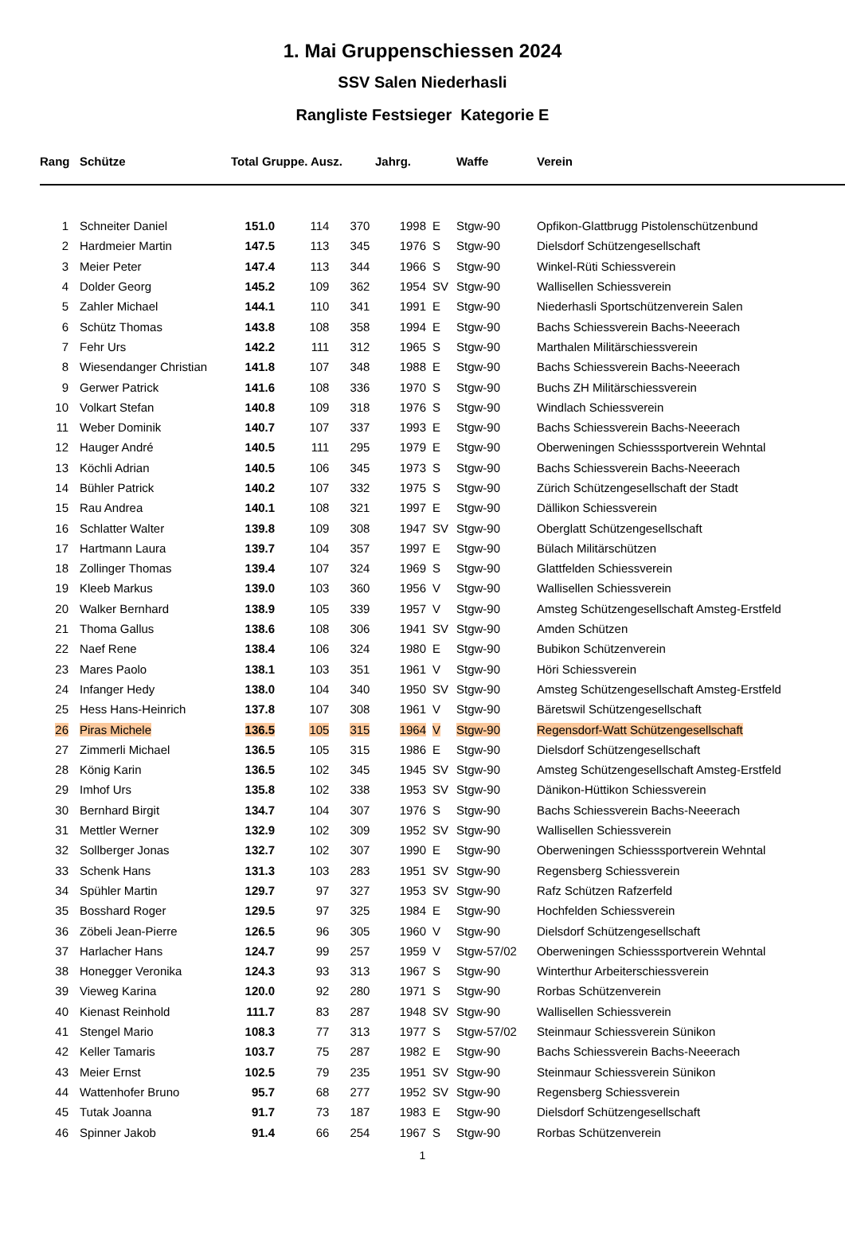1. Mai Gruppenschiessen 2024
SSV Salen Niederhasli
Rangliste Festsieger Kategorie E
| Rang | Schütze | Total Gruppe. Ausz. | | | Jahrg. | | Waffe | Verein |
| --- | --- | --- | --- | --- | --- | --- | --- | --- |
| 1 | Schneiter Daniel | 151.0 | 114 | 370 | 1998 | E | Stgw-90 | Opfikon-Glattbrugg Pistolenschützenbund |
| 2 | Hardmeier Martin | 147.5 | 113 | 345 | 1976 | S | Stgw-90 | Dielsdorf Schützengesellschaft |
| 3 | Meier Peter | 147.4 | 113 | 344 | 1966 | S | Stgw-90 | Winkel-Rüti Schiessverein |
| 4 | Dolder Georg | 145.2 | 109 | 362 | 1954 | SV | Stgw-90 | Wallisellen Schiessverein |
| 5 | Zahler Michael | 144.1 | 110 | 341 | 1991 | E | Stgw-90 | Niederhasli Sportschützenverein Salen |
| 6 | Schütz Thomas | 143.8 | 108 | 358 | 1994 | E | Stgw-90 | Bachs Schiessverein Bachs-Neeerach |
| 7 | Fehr Urs | 142.2 | 111 | 312 | 1965 | S | Stgw-90 | Marthalen Militärschiessverein |
| 8 | Wiesendanger Christian | 141.8 | 107 | 348 | 1988 | E | Stgw-90 | Bachs Schiessverein Bachs-Neeerach |
| 9 | Gerwer Patrick | 141.6 | 108 | 336 | 1970 | S | Stgw-90 | Buchs ZH Militärschiessverein |
| 10 | Volkart Stefan | 140.8 | 109 | 318 | 1976 | S | Stgw-90 | Windlach Schiessverein |
| 11 | Weber Dominik | 140.7 | 107 | 337 | 1993 | E | Stgw-90 | Bachs Schiessverein Bachs-Neeerach |
| 12 | Hauger André | 140.5 | 111 | 295 | 1979 | E | Stgw-90 | Oberweningen Schiesssportverein Wehntal |
| 13 | Köchli Adrian | 140.5 | 106 | 345 | 1973 | S | Stgw-90 | Bachs Schiessverein Bachs-Neeerach |
| 14 | Bühler Patrick | 140.2 | 107 | 332 | 1975 | S | Stgw-90 | Zürich Schützengesellschaft der Stadt |
| 15 | Rau Andrea | 140.1 | 108 | 321 | 1997 | E | Stgw-90 | Dällikon Schiessverein |
| 16 | Schlatter Walter | 139.8 | 109 | 308 | 1947 | SV | Stgw-90 | Oberglatt Schützengesellschaft |
| 17 | Hartmann Laura | 139.7 | 104 | 357 | 1997 | E | Stgw-90 | Bülach Militärschützen |
| 18 | Zollinger Thomas | 139.4 | 107 | 324 | 1969 | S | Stgw-90 | Glattfelden Schiessverein |
| 19 | Kleeb Markus | 139.0 | 103 | 360 | 1956 | V | Stgw-90 | Wallisellen Schiessverein |
| 20 | Walker Bernhard | 138.9 | 105 | 339 | 1957 | V | Stgw-90 | Amsteg Schützengesellschaft Amsteg-Erstfeld |
| 21 | Thoma Gallus | 138.6 | 108 | 306 | 1941 | SV | Stgw-90 | Amden Schützen |
| 22 | Naef Rene | 138.4 | 106 | 324 | 1980 | E | Stgw-90 | Bubikon Schützenverein |
| 23 | Mares Paolo | 138.1 | 103 | 351 | 1961 | V | Stgw-90 | Höri Schiessverein |
| 24 | Infanger Hedy | 138.0 | 104 | 340 | 1950 | SV | Stgw-90 | Amsteg Schützengesellschaft Amsteg-Erstfeld |
| 25 | Hess Hans-Heinrich | 137.8 | 107 | 308 | 1961 | V | Stgw-90 | Bäretswil Schützengesellschaft |
| 26 | Piras Michele | 136.5 | 105 | 315 | 1964 | V | Stgw-90 | Regensdorf-Watt Schützengesellschaft |
| 27 | Zimmerli Michael | 136.5 | 105 | 315 | 1986 | E | Stgw-90 | Dielsdorf Schützengesellschaft |
| 28 | König Karin | 136.5 | 102 | 345 | 1945 | SV | Stgw-90 | Amsteg Schützengesellschaft Amsteg-Erstfeld |
| 29 | Imhof Urs | 135.8 | 102 | 338 | 1953 | SV | Stgw-90 | Dänikon-Hüttikon Schiessverein |
| 30 | Bernhard Birgit | 134.7 | 104 | 307 | 1976 | S | Stgw-90 | Bachs Schiessverein Bachs-Neeerach |
| 31 | Mettler Werner | 132.9 | 102 | 309 | 1952 | SV | Stgw-90 | Wallisellen Schiessverein |
| 32 | Sollberger Jonas | 132.7 | 102 | 307 | 1990 | E | Stgw-90 | Oberweningen Schiesssportverein Wehntal |
| 33 | Schenk Hans | 131.3 | 103 | 283 | 1951 | SV | Stgw-90 | Regensberg Schiessverein |
| 34 | Spühler Martin | 129.7 | 97 | 327 | 1953 | SV | Stgw-90 | Rafz Schützen Rafzerfeld |
| 35 | Bosshard Roger | 129.5 | 97 | 325 | 1984 | E | Stgw-90 | Hochfelden Schiessverein |
| 36 | Zöbeli Jean-Pierre | 126.5 | 96 | 305 | 1960 | V | Stgw-90 | Dielsdorf Schützengesellschaft |
| 37 | Harlacher Hans | 124.7 | 99 | 257 | 1959 | V | Stgw-57/02 | Oberweningen Schiesssportverein Wehntal |
| 38 | Honegger Veronika | 124.3 | 93 | 313 | 1967 | S | Stgw-90 | Winterthur Arbeiterschiessverein |
| 39 | Vieweg Karina | 120.0 | 92 | 280 | 1971 | S | Stgw-90 | Rorbas Schützenverein |
| 40 | Kienast Reinhold | 111.7 | 83 | 287 | 1948 | SV | Stgw-90 | Wallisellen Schiessverein |
| 41 | Stengel Mario | 108.3 | 77 | 313 | 1977 | S | Stgw-57/02 | Steinmaur Schiessverein Sünikon |
| 42 | Keller Tamaris | 103.7 | 75 | 287 | 1982 | E | Stgw-90 | Bachs Schiessverein Bachs-Neeerach |
| 43 | Meier Ernst | 102.5 | 79 | 235 | 1951 | SV | Stgw-90 | Steinmaur Schiessverein Sünikon |
| 44 | Wattenhofer Bruno | 95.7 | 68 | 277 | 1952 | SV | Stgw-90 | Regensberg Schiessverein |
| 45 | Tutak Joanna | 91.7 | 73 | 187 | 1983 | E | Stgw-90 | Dielsdorf Schützengesellschaft |
| 46 | Spinner Jakob | 91.4 | 66 | 254 | 1967 | S | Stgw-90 | Rorbas Schützenverein |
1